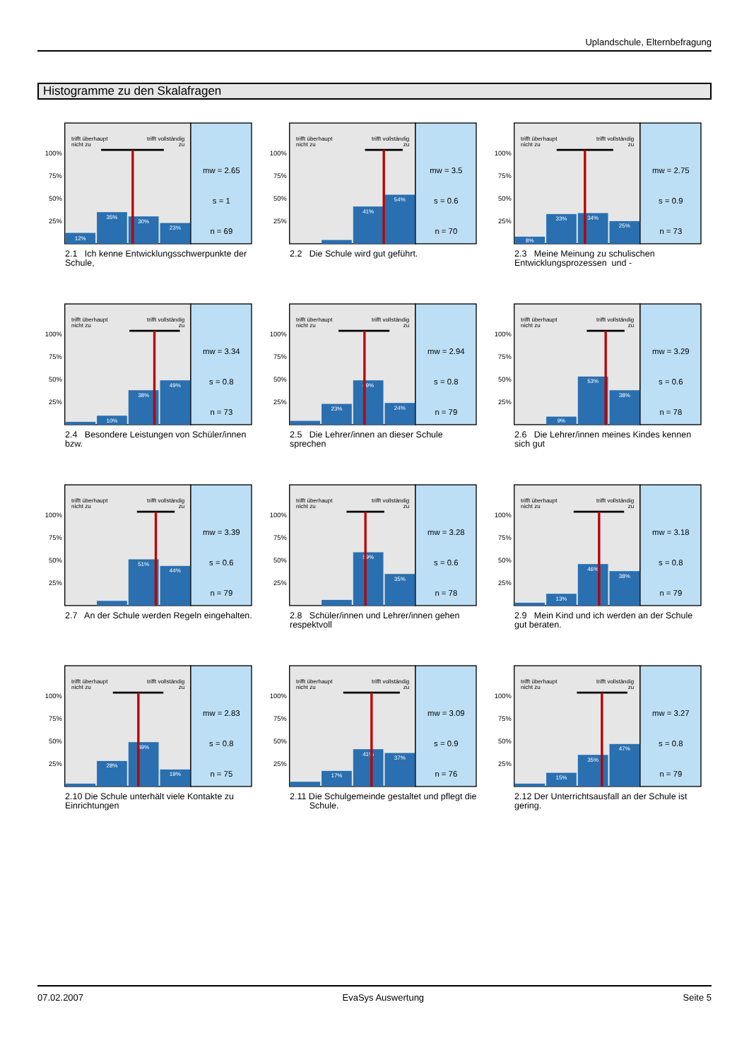Uplandschule, Elternbefragung
Histogramme zu den Skalafragen
100%
75%
50%
25%
trifft überhaupt
nicht zu
trifft vollständig
zu
12%
35%
30%
23%
mw = 2.65
s = 1
n = 69
2.1 Ich kenne Entwicklungsschwerpunkte der Schule,
100%
75%
50%
25%
trifft überhaupt
nicht zu
trifft vollständig
zu
41%
54%
mw = 3.5
s = 0.6
n = 70
2.2 Die Schule wird gut geführt.
100%
75%
50%
25%
trifft überhaupt
nicht zu
trifft vollständig
zu
8%
33%
34%
25%
mw = 2.75
s = 0.9
n = 73
2.3 Meine Meinung zu schulischen Entwicklungsprozessen und -
100%
75%
50%
25%
trifft überhaupt
nicht zu
trifft vollständig
zu
10%
38%
49%
mw = 3.34
s = 0.8
n = 73
2.4 Besondere Leistungen von Schüler/innen bzw.
100%
75%
50%
25%
trifft überhaupt
nicht zu
trifft vollständig
zu
23%
49%
24%
mw = 2.94
s = 0.8
n = 79
2.5 Die Lehrer/innen an dieser Schule sprechen
100%
75%
50%
25%
trifft überhaupt
nicht zu
trifft vollständig
zu
9%
53%
38%
mw = 3.29
s = 0.6
n = 78
2.6 Die Lehrer/innen meines Kindes kennen sich gut
100%
75%
50%
25%
trifft überhaupt
nicht zu
trifft vollständig
zu
51%
44%
mw = 3.39
s = 0.6
n = 79
2.7 An der Schule werden Regeln eingehalten.
100%
75%
50%
25%
trifft überhaupt
nicht zu
trifft vollständig
zu
59%
35%
mw = 3.28
s = 0.6
n = 78
2.8 Schüler/innen und Lehrer/innen gehen respektvoll
100%
75%
50%
25%
trifft überhaupt
nicht zu
trifft vollständig
zu
13%
46%
38%
mw = 3.18
s = 0.8
n = 79
2.9 Mein Kind und ich werden an der Schule gut beraten.
100%
75%
50%
25%
trifft überhaupt
nicht zu
trifft vollständig
zu
28%
49%
19%
mw = 2.83
s = 0.8
n = 75
2.10 Die Schule unterhält viele Kontakte zu Einrichtungen
100%
75%
50%
25%
trifft überhaupt
nicht zu
trifft vollständig
zu
17%
41%
37%
mw = 3.09
s = 0.9
n = 76
2.11 Die Schulgemeinde gestaltet und pflegt die Schule.
100%
75%
50%
25%
trifft überhaupt
nicht zu
trifft vollständig
zu
15%
35%
47%
mw = 3.27
s = 0.8
n = 79
2.12 Der Unterrichtsausfall an der Schule ist gering.
07.02.2007 EvaSys Auswertung Seite 5